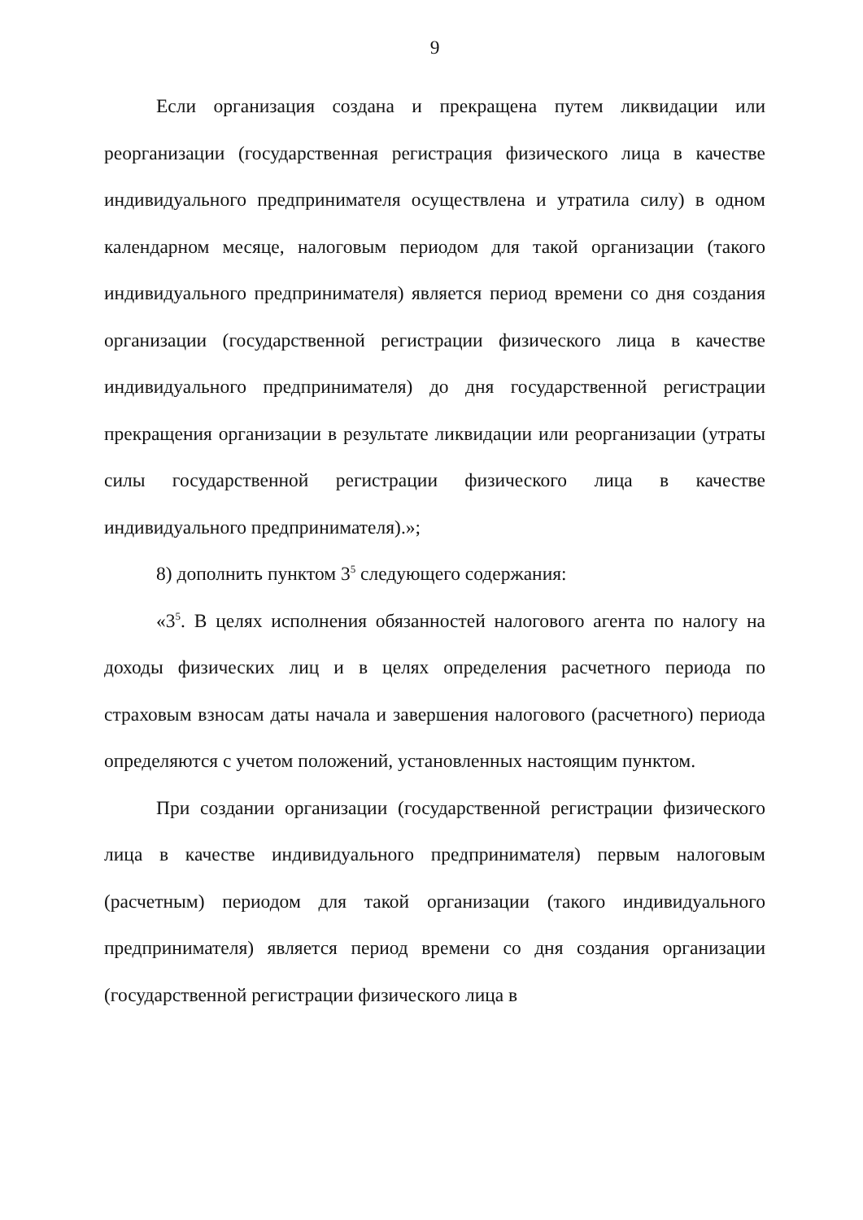9
Если организация создана и прекращена путем ликвидации или реорганизации (государственная регистрация физического лица в качестве индивидуального предпринимателя осуществлена и утратила силу) в одном календарном месяце, налоговым периодом для такой организации (такого индивидуального предпринимателя) является период времени со дня создания организации (государственной регистрации физического лица в качестве индивидуального предпринимателя) до дня государственной регистрации прекращения организации в результате ликвидации или реорганизации (утраты силы государственной регистрации физического лица в качестве индивидуального предпринимателя).»;
8) дополнить пунктом 3<sup>5</sup> следующего содержания:
«3<sup>5</sup>. В целях исполнения обязанностей налогового агента по налогу на доходы физических лиц и в целях определения расчетного периода по страховым взносам даты начала и завершения налогового (расчетного) периода определяются с учетом положений, установленных настоящим пунктом.
При создании организации (государственной регистрации физического лица в качестве индивидуального предпринимателя) первым налоговым (расчетным) периодом для такой организации (такого индивидуального предпринимателя) является период времени со дня создания организации (государственной регистрации физического лица в